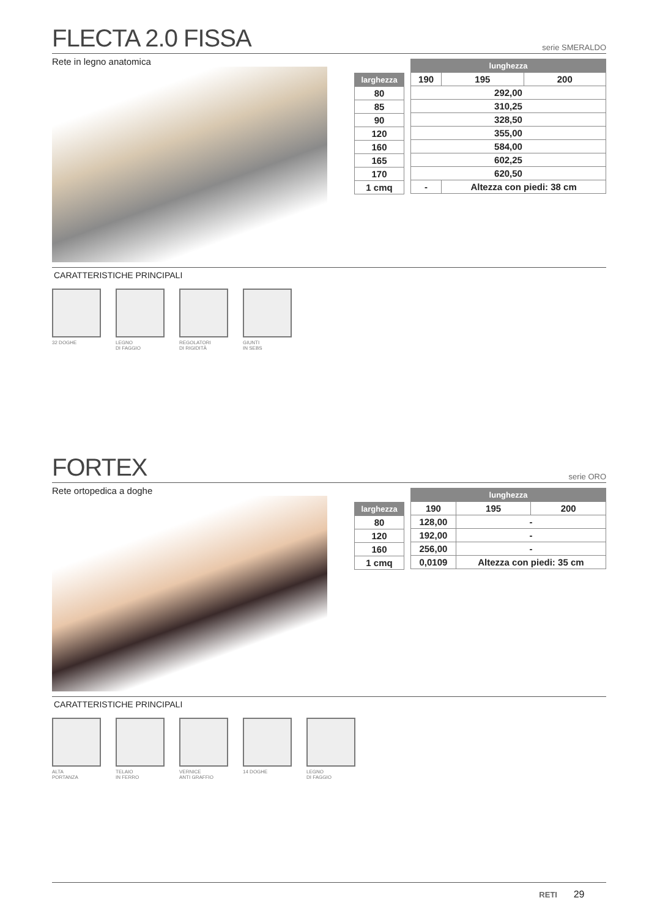FLECTA 2.0 FISSA
serie SMERALDO
Rete in legno anatomica
| larghezza |
| --- |
| 80 |
| 85 |
| 90 |
| 120 |
| 160 |
| 165 |
| 170 |
| 1 cmq |
| lunghezza | | |
| --- | --- | --- |
| 190 | 195 | 200 |
| 292,00 | | |
| 310,25 | | |
| 328,50 | | |
| 355,00 | | |
| 584,00 | | |
| 602,25 | | |
| 620,50 | | |
| - | Altezza con piedi: 38 cm | |
CARATTERISTICHE PRINCIPALI
32 DOGHE LEGNO
DI FAGGIO
REGOLATORI
DI RIGIDITÀ
GIUNTI
IN SEBS
FORTEX
serie ORO
Rete ortopedica a doghe
| larghezza |
| --- |
| 80 |
| 120 |
| 160 |
| 1 cmq |
| lunghezza | | |
| --- | --- | --- |
| 190 | 195 | 200 |
| 128,00 | - | |
| 192,00 | - | |
| 256,00 | - | |
| 0,0109 | Altezza con piedi: 35 cm | |
CARATTERISTICHE PRINCIPALI
ALTA
PORTANZA
TELAIO
IN FERRO
VERNICE
ANTI GRAFFIO
14 DOGHE LEGNO
DI FAGGIO
RETI 29